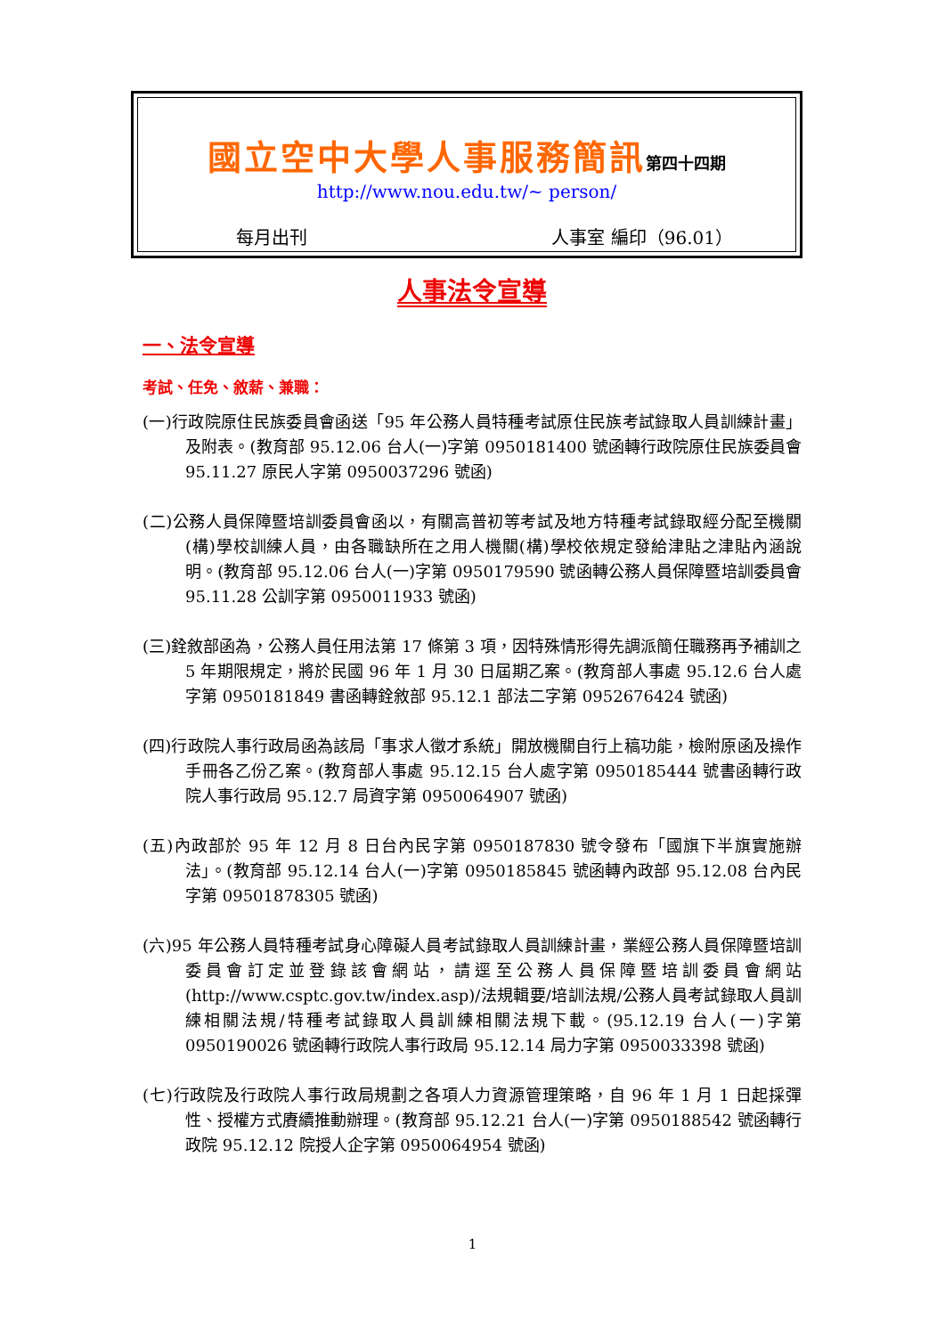國立空中大學人事服務簡訊第四十四期
http://www.nou.edu.tw/~ person/
每月出刊 人事室 編印（96.01）
人事法令宣導
一、法令宣導
考試、任免、敘薪、兼職：
(一)行政院原住民族委員會函送「95 年公務人員特種考試原住民族考試錄取人員訓練計畫」及附表。(教育部 95.12.06 台人(一)字第 0950181400 號函轉行政院原住民族委員會 95.11.27 原民人字第 0950037296 號函)
(二)公務人員保障暨培訓委員會函以，有關高普初等考試及地方特種考試錄取經分配至機關(構)學校訓練人員，由各職缺所在之用人機關(構)學校依規定發給津貼之津貼內涵說明。(教育部 95.12.06 台人(一)字第 0950179590 號函轉公務人員保障暨培訓委員會 95.11.28 公訓字第 0950011933 號函)
(三)銓敘部函為，公務人員任用法第 17 條第 3 項，因特殊情形得先調派簡任職務再予補訓之 5 年期限規定，將於民國 96 年 1 月 30 日屆期乙案。(教育部人事處 95.12.6 台人處字第 0950181849 書函轉銓敘部 95.12.1 部法二字第 0952676424 號函)
(四)行政院人事行政局函為該局「事求人徵才系統」開放機關自行上稿功能，檢附原函及操作手冊各乙份乙案。(教育部人事處 95.12.15 台人處字第 0950185444 號書函轉行政院人事行政局 95.12.7 局資字第 0950064907 號函)
(五)內政部於 95 年 12 月 8 日台內民字第 0950187830 號令發布「國旗下半旗實施辦法」。(教育部 95.12.14 台人(一)字第 0950185845 號函轉內政部 95.12.08 台內民字第 09501878305 號函)
(六)95 年公務人員特種考試身心障礙人員考試錄取人員訓練計畫，業經公務人員保障暨培訓委員會訂定並登錄該會網站，請逕至公務人員保障暨培訓委員會網站(http://www.csptc.gov.tw/index.asp)/法規輯要/培訓法規/公務人員考試錄取人員訓練相關法規/特種考試錄取人員訓練相關法規下載。(95.12.19 台人(一)字第 0950190026 號函轉行政院人事行政局 95.12.14 局力字第 0950033398 號函)
(七)行政院及行政院人事行政局規劃之各項人力資源管理策略，自 96 年 1 月 1 日起採彈性、授權方式賡續推動辦理。(教育部 95.12.21 台人(一)字第 0950188542 號函轉行政院 95.12.12 院授人企字第 0950064954 號函)
1